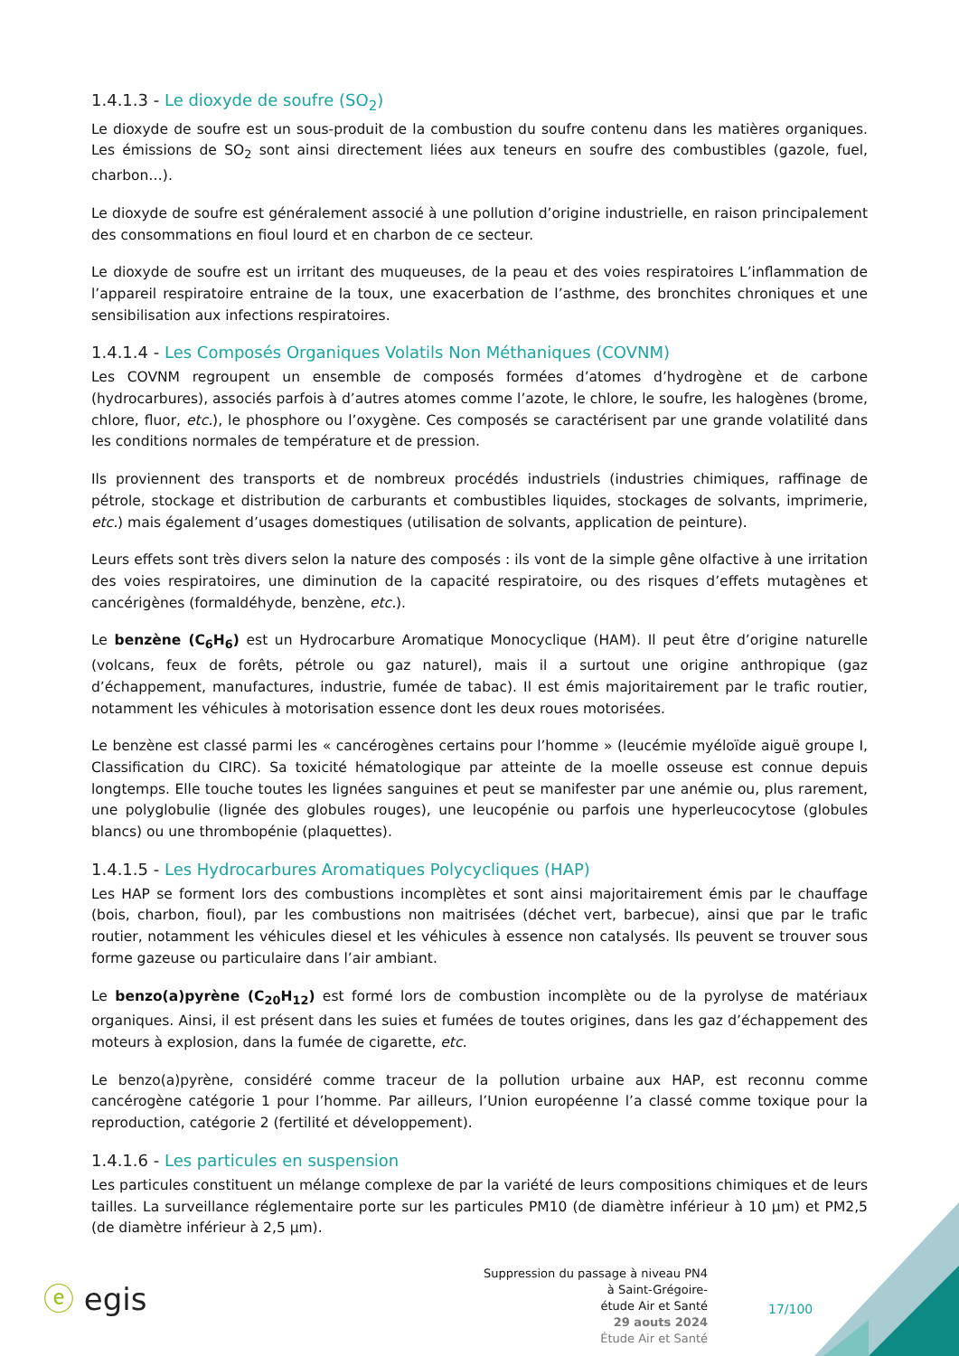1.4.1.3 - Le dioxyde de soufre (SO<sub>2</sub>)
Le dioxyde de soufre est un sous-produit de la combustion du soufre contenu dans les matières organiques. Les émissions de SO<sub>2</sub> sont ainsi directement liées aux teneurs en soufre des combustibles (gazole, fuel, charbon…).
Le dioxyde de soufre est généralement associé à une pollution d’origine industrielle, en raison principalement des consommations en fioul lourd et en charbon de ce secteur.
Le dioxyde de soufre est un irritant des muqueuses, de la peau et des voies respiratoires L’inflammation de l’appareil respiratoire entraine de la toux, une exacerbation de l’asthme, des bronchites chroniques et une sensibilisation aux infections respiratoires.
1.4.1.4 - Les Composés Organiques Volatils Non Méthaniques (COVNM)
Les COVNM regroupent un ensemble de composés formées d’atomes d’hydrogène et de carbone (hydrocarbures), associés parfois à d’autres atomes comme l’azote, le chlore, le soufre, les halogènes (brome, chlore, fluor, etc.), le phosphore ou l’oxygène. Ces composés se caractérisent par une grande volatilité dans les conditions normales de température et de pression.
Ils proviennent des transports et de nombreux procédés industriels (industries chimiques, raffinage de pétrole, stockage et distribution de carburants et combustibles liquides, stockages de solvants, imprimerie, etc.) mais également d’usages domestiques (utilisation de solvants, application de peinture).
Leurs effets sont très divers selon la nature des composés : ils vont de la simple gêne olfactive à une irritation des voies respiratoires, une diminution de la capacité respiratoire, ou des risques d’effets mutagènes et cancérigènes (formaldéhyde, benzène, etc.).
Le benzène (C<sub>6</sub>H<sub>6</sub>) est un Hydrocarbure Aromatique Monocyclique (HAM). Il peut être d’origine naturelle (volcans, feux de forêts, pétrole ou gaz naturel), mais il a surtout une origine anthropique (gaz d’échappement, manufactures, industrie, fumée de tabac). Il est émis majoritairement par le trafic routier, notamment les véhicules à motorisation essence dont les deux roues motorisées.
Le benzène est classé parmi les « cancérogènes certains pour l’homme » (leucémie myéloïde aiguë groupe I, Classification du CIRC). Sa toxicité hématologique par atteinte de la moelle osseuse est connue depuis longtemps. Elle touche toutes les lignées sanguines et peut se manifester par une anémie ou, plus rarement, une polyglobulie (lignée des globules rouges), une leucopénie ou parfois une hyperleucocytose (globules blancs) ou une thrombopénie (plaquettes).
1.4.1.5 - Les Hydrocarbures Aromatiques Polycycliques (HAP)
Les HAP se forment lors des combustions incomplètes et sont ainsi majoritairement émis par le chauffage (bois, charbon, fioul), par les combustions non maitrisées (déchet vert, barbecue), ainsi que par le trafic routier, notamment les véhicules diesel et les véhicules à essence non catalysés. Ils peuvent se trouver sous forme gazeuse ou particulaire dans l’air ambiant.
Le benzo(a)pyrène (C<sub>20</sub>H<sub>12</sub>) est formé lors de combustion incomplète ou de la pyrolyse de matériaux organiques. Ainsi, il est présent dans les suies et fumées de toutes origines, dans les gaz d’échappement des moteurs à explosion, dans la fumée de cigarette, etc.
Le benzo(a)pyrène, considéré comme traceur de la pollution urbaine aux HAP, est reconnu comme cancérogène catégorie 1 pour l’homme. Par ailleurs, l’Union européenne l’a classé comme toxique pour la reproduction, catégorie 2 (fertilité et développement).
1.4.1.6 - Les particules en suspension
Les particules constituent un mélange complexe de par la variété de leurs compositions chimiques et de leurs tailles. La surveillance réglementaire porte sur les particules PM10 (de diamètre inférieur à 10 µm) et PM2,5 (de diamètre inférieur à 2,5 µm).
ⓔ egis
Suppression du passage à niveau PN4
à Saint-Grégoire-
étude Air et Santé
29 aouts 2024
Étude Air et Santé
17/100